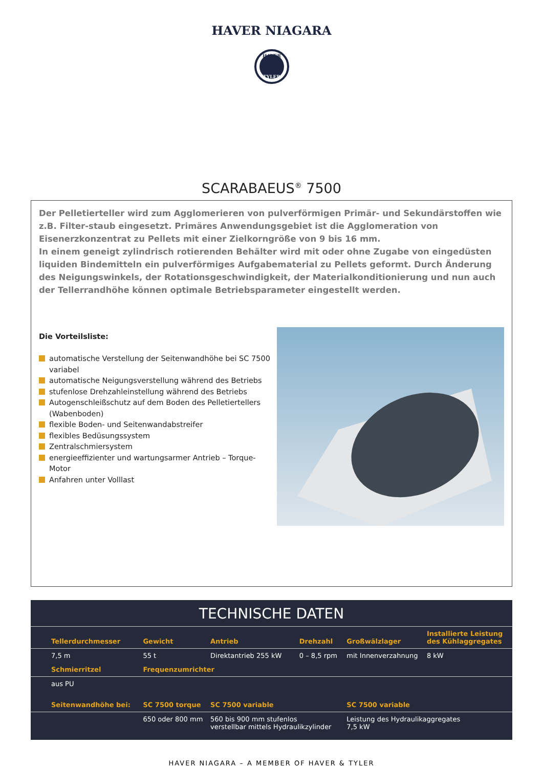HAVER NIAGARA
HAVER
TYLER
SCARABAEUS<sup>®</sup> 7500
Der Pelletierteller wird zum Agglomerieren von pulverförmigen Primär- und Sekundärstoffen wie z.B. Filter-staub eingesetzt. Primäres Anwendungsgebiet ist die Agglomeration von Eisenerzkonzentrat zu Pellets mit einer Zielkorngröße von 9 bis 16 mm.
In einem geneigt zylindrisch rotierenden Behälter wird mit oder ohne Zugabe von eingedüsten liquiden Bindemitteln ein pulverförmiges Aufgabematerial zu Pellets geformt. Durch Änderung des Neigungswinkels, der Rotationsgeschwindigkeit, der Materialkonditionierung und nun auch der Tellerrandhöhe können optimale Betriebsparameter eingestellt werden.
Die Vorteilsliste:
automatische Verstellung der Seitenwandhöhe bei SC 7500 variabel
automatische Neigungsverstellung während des Betriebs
stufenlose Drehzahleinstellung während des Betriebs
Autogenschleißschutz auf dem Boden des Pelletiertellers (Wabenboden)
flexible Boden- und Seitenwandabstreifer
flexibles Bedüsungssystem
Zentralschmiersystem
energieeffizienter und wartungsarmer Antrieb – Torque-Motor
Anfahren unter Volllast
TECHNISCHE DATEN
| Tellerdurchmesser | Gewicht | Antrieb | Drehzahl | Großwälzlager | Installierte Leistung des Kühlaggregates |
| --- | --- | --- | --- | --- | --- |
| 7,5 m | 55 t | Direktantrieb 255 kW | 0 – 8,5 rpm | mit Innenverzahnung | 8 kW |
| Schmierritzel | Frequenzumrichter | | | | |
| aus PU | | | | | |
| Seitenwandhöhe bei: | SC 7500 torque | SC 7500 variable | | SC 7500 variable | |
| | 650 oder 800 mm | 560 bis 900 mm stufenlos verstellbar mittels Hydraulikzylinder | | Leistung des Hydraulikaggregates 7,5 kW | |
HAVER NIAGARA – A MEMBER OF HAVER & TYLER